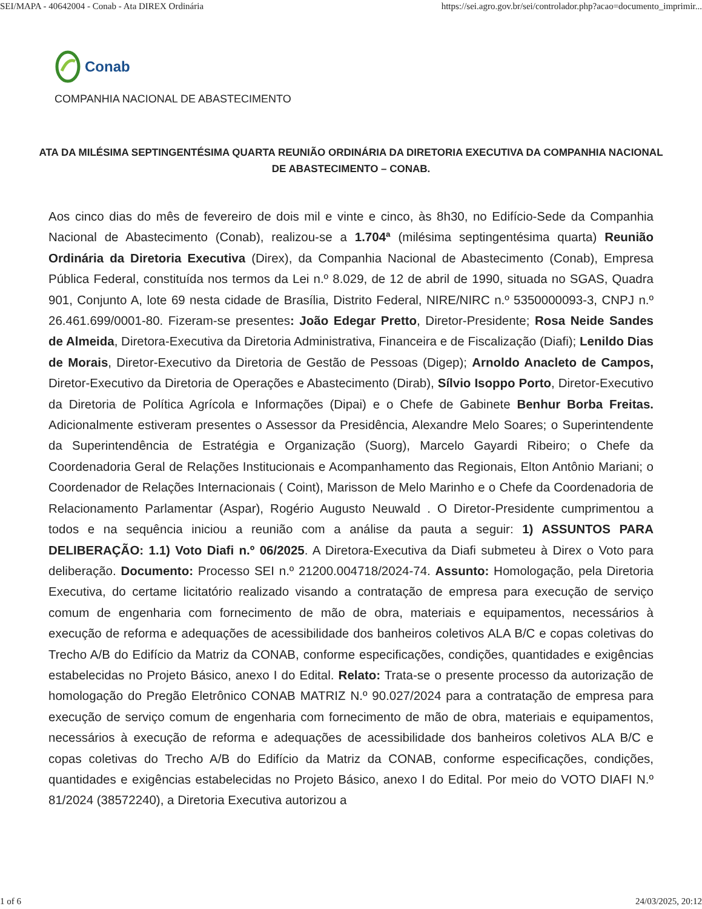SEI/MAPA - 40642004 - Conab - Ata DIREX Ordinária https://sei.agro.gov.br/sei/controlador.php?acao=documento_imprimir...
Conab
COMPANHIA NACIONAL DE ABASTECIMENTO
ATA DA MILÉSIMA SEPTINGENTÉSIMA QUARTA REUNIÃO ORDINÁRIA DA DIRETORIA EXECUTIVA DA COMPANHIA NACIONAL DE ABASTECIMENTO – CONAB.
Aos cinco dias do mês de fevereiro de dois mil e vinte e cinco, às 8h30, no Edifício-Sede da Companhia Nacional de Abastecimento (Conab), realizou-se a 1.704ª (milésima septingentésima quarta) Reunião Ordinária da Diretoria Executiva (Direx), da Companhia Nacional de Abastecimento (Conab), Empresa Pública Federal, constituída nos termos da Lei n.º 8.029, de 12 de abril de 1990, situada no SGAS, Quadra 901, Conjunto A, lote 69 nesta cidade de Brasília, Distrito Federal, NIRE/NIRC n.º 5350000093-3, CNPJ n.º 26.461.699/0001-80. Fizeram-se presentes: João Edegar Pretto, Diretor-Presidente; Rosa Neide Sandes de Almeida, Diretora-Executiva da Diretoria Administrativa, Financeira e de Fiscalização (Diafi); Lenildo Dias de Morais, Diretor-Executivo da Diretoria de Gestão de Pessoas (Digep); Arnoldo Anacleto de Campos, Diretor-Executivo da Diretoria de Operações e Abastecimento (Dirab), Sílvio Isoppo Porto, Diretor-Executivo da Diretoria de Política Agrícola e Informações (Dipai) e o Chefe de Gabinete Benhur Borba Freitas. Adicionalmente estiveram presentes o Assessor da Presidência, Alexandre Melo Soares; o Superintendente da Superintendência de Estratégia e Organização (Suorg), Marcelo Gayardi Ribeiro; o Chefe da Coordenadoria Geral de Relações Institucionais e Acompanhamento das Regionais, Elton Antônio Mariani; o Coordenador de Relações Internacionais ( Coint), Marisson de Melo Marinho e o Chefe da Coordenadoria de Relacionamento Parlamentar (Aspar), Rogério Augusto Neuwald . O Diretor-Presidente cumprimentou a todos e na sequência iniciou a reunião com a análise da pauta a seguir: 1) ASSUNTOS PARA DELIBERAÇÃO: 1.1) Voto Diafi n.º 06/2025. A Diretora-Executiva da Diafi submeteu à Direx o Voto para deliberação. Documento: Processo SEI n.º 21200.004718/2024-74. Assunto: Homologação, pela Diretoria Executiva, do certame licitatório realizado visando a contratação de empresa para execução de serviço comum de engenharia com fornecimento de mão de obra, materiais e equipamentos, necessários à execução de reforma e adequações de acessibilidade dos banheiros coletivos ALA B/C e copas coletivas do Trecho A/B do Edifício da Matriz da CONAB, conforme especificações, condições, quantidades e exigências estabelecidas no Projeto Básico, anexo I do Edital. Relato: Trata-se o presente processo da autorização de homologação do Pregão Eletrônico CONAB MATRIZ N.º 90.027/2024 para a contratação de empresa para execução de serviço comum de engenharia com fornecimento de mão de obra, materiais e equipamentos, necessários à execução de reforma e adequações de acessibilidade dos banheiros coletivos ALA B/C e copas coletivas do Trecho A/B do Edifício da Matriz da CONAB, conforme especificações, condições, quantidades e exigências estabelecidas no Projeto Básico, anexo I do Edital. Por meio do VOTO DIAFI N.º 81/2024 (38572240), a Diretoria Executiva autorizou a
1 of 6 24/03/2025, 20:12